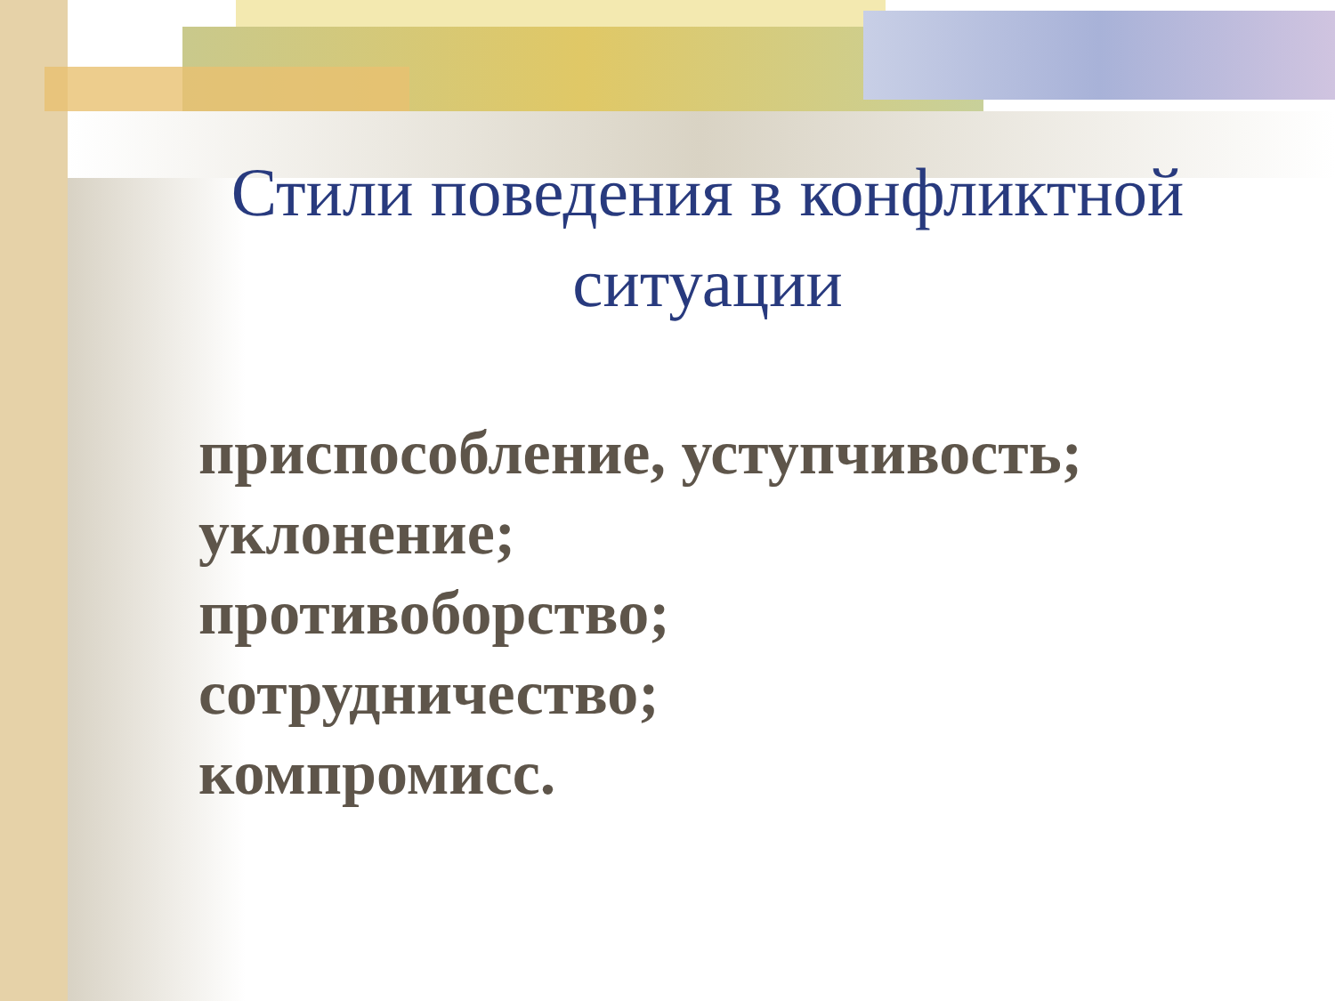Стили поведения в конфликтной ситуации
приспособление, уступчивость;
уклонение;
противоборство;
сотрудничество;
компромисс.